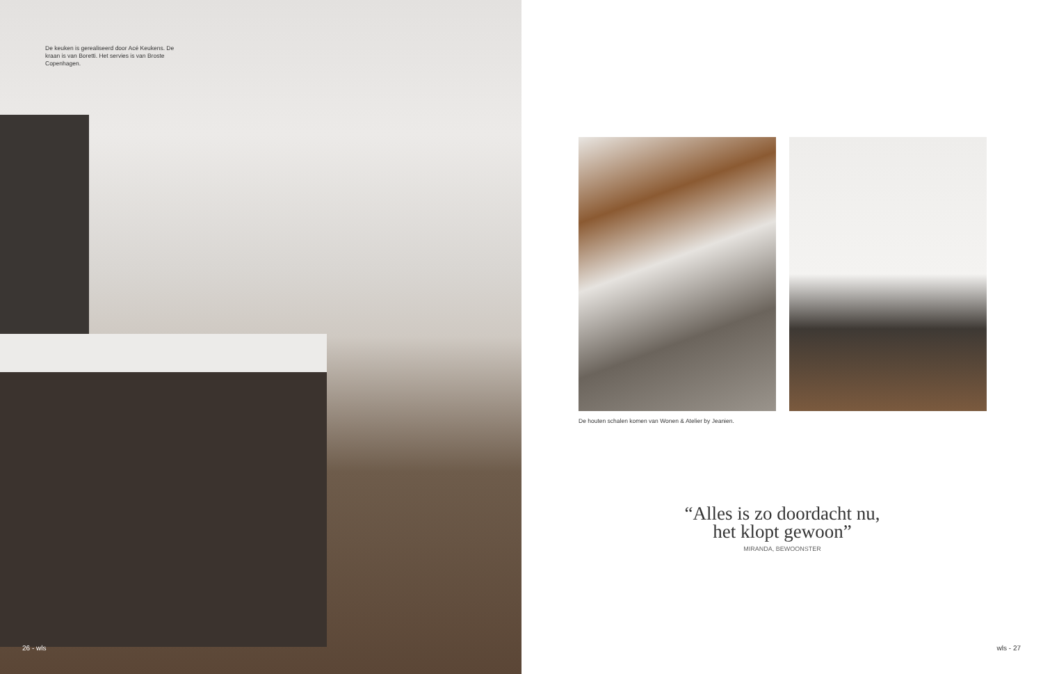De keuken is gerealiseerd door Acé Keukens. De kraan is van Boretti. Het servies is van Broste Copenhagen.
26 - wls
De houten schalen komen van Wonen & Atelier by Jeanien.
“Alles is zo doordacht nu,
het klopt gewoon”
MIRANDA, BEWOONSTER
wls - 27